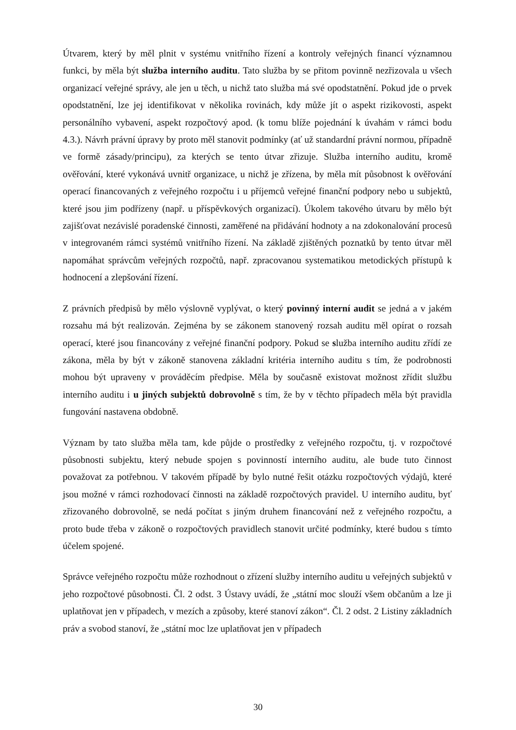Útvarem, který by měl plnit v systému vnitřního řízení a kontroly veřejných financí významnou funkci, by měla být služba interního auditu. Tato služba by se přitom povinně nezřizovala u všech organizací veřejné správy, ale jen u těch, u nichž tato služba má své opodstatnění. Pokud jde o prvek opodstatnění, lze jej identifikovat v několika rovinách, kdy může jít o aspekt rizikovosti, aspekt personálního vybavení, aspekt rozpočtový apod. (k tomu blíže pojednání k úvahám v rámci bodu 4.3.). Návrh právní úpravy by proto měl stanovit podmínky (ať už standardní právní normou, případně ve formě zásady/principu), za kterých se tento útvar zřizuje. Služba interního auditu, kromě ověřování, které vykonává uvnitř organizace, u nichž je zřízena, by měla mít působnost k ověřování operací financovaných z veřejného rozpočtu i u příjemců veřejné finanční podpory nebo u subjektů, které jsou jim podřízeny (např. u příspěvkových organizací). Úkolem takového útvaru by mělo být zajišťovat nezávislé poradenské činnosti, zaměřené na přidávání hodnoty a na zdokonalování procesů v integrovaném rámci systémů vnitřního řízení. Na základě zjištěných poznatků by tento útvar měl napomáhat správcům veřejných rozpočtů, např. zpracovanou systematikou metodických přístupů k hodnocení a zlepšování řízení.
Z právních předpisů by mělo výslovně vyplývat, o který povinný interní audit se jedná a v jakém rozsahu má být realizován. Zejména by se zákonem stanovený rozsah auditu měl opírat o rozsah operací, které jsou financovány z veřejné finanční podpory. Pokud se služba interního auditu zřídí ze zákona, měla by být v zákoně stanovena základní kritéria interního auditu s tím, že podrobnosti mohou být upraveny v prováděcím předpise. Měla by současně existovat možnost zřídit službu interního auditu i u jiných subjektů dobrovolně s tím, že by v těchto případech měla být pravidla fungování nastavena obdobně.
Význam by tato služba měla tam, kde půjde o prostředky z veřejného rozpočtu, tj. v rozpočtové působnosti subjektu, který nebude spojen s povinností interního auditu, ale bude tuto činnost považovat za potřebnou. V takovém případě by bylo nutné řešit otázku rozpočtových výdajů, které jsou možné v rámci rozhodovací činnosti na základě rozpočtových pravidel. U interního auditu, byť zřizovaného dobrovolně, se nedá počítat s jiným druhem financování než z veřejného rozpočtu, a proto bude třeba v zákoně o rozpočtových pravidlech stanovit určité podmínky, které budou s tímto účelem spojené.
Správce veřejného rozpočtu může rozhodnout o zřízení služby interního auditu u veřejných subjektů v jeho rozpočtové působnosti. Čl. 2 odst. 3 Ústavy uvádí, že „státní moc slouží všem občanům a lze ji uplatňovat jen v případech, v mezích a způsoby, které stanoví zákon“. Čl. 2 odst. 2 Listiny základních práv a svobod stanoví, že „státní moc lze uplatňovat jen v případech
30